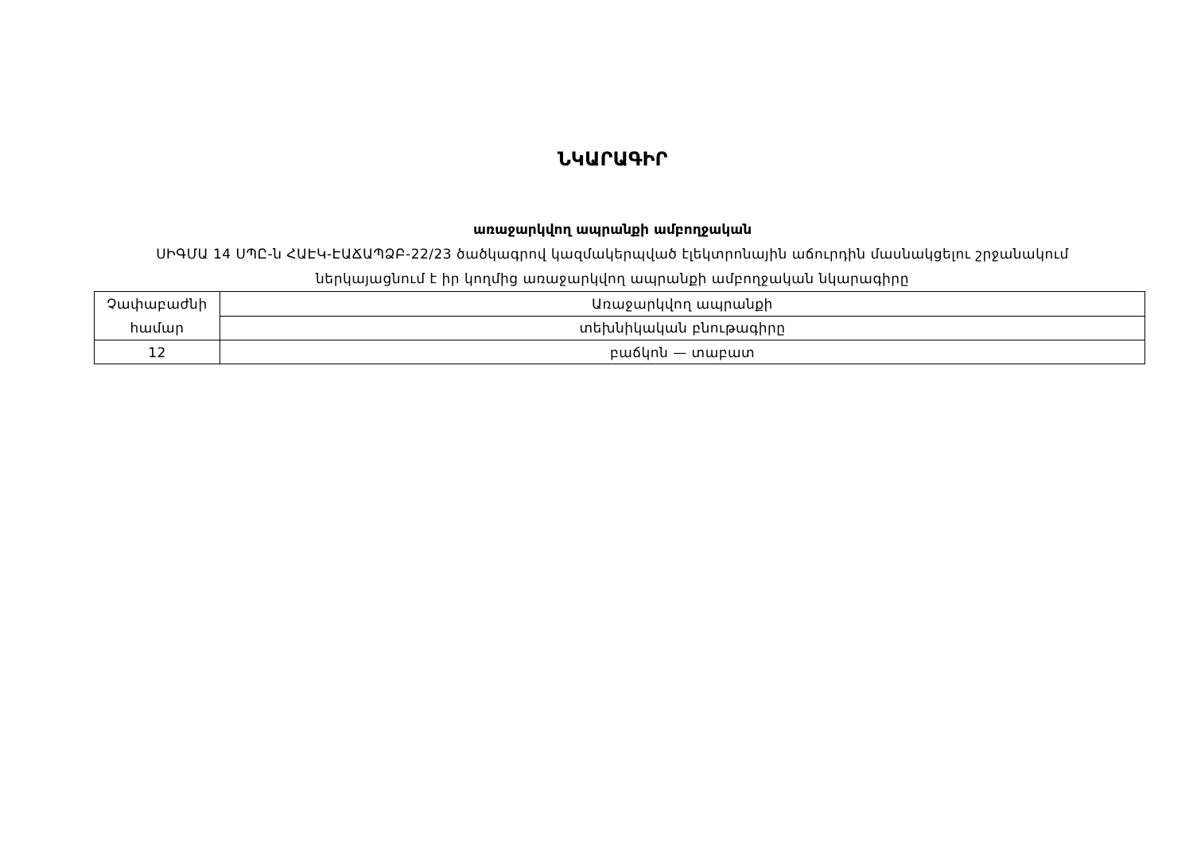ՆԿԱՐԱԳԻՐ
առաջարկվող ապրանքի ամբողջական
ՍԻԳՄԱ 14 ՍՊԸ-ն ՀԱԷԿ-ԷԱՃԱՊՁԲ-22/23 ծածկագրով կազմակերպված էլեկտրոնային աճուրդին մասնակցելու շրջանակում
ներկայացնում է իր կողմից առաջարկվող ապրանքի ամբողջական նկարագիրը
| Չափաբաժնի համար | Առաջարկվող ապրանքի |
| | տեխնիկական բնութագիրը |
| 12 | բաճկոն — տաբատ |